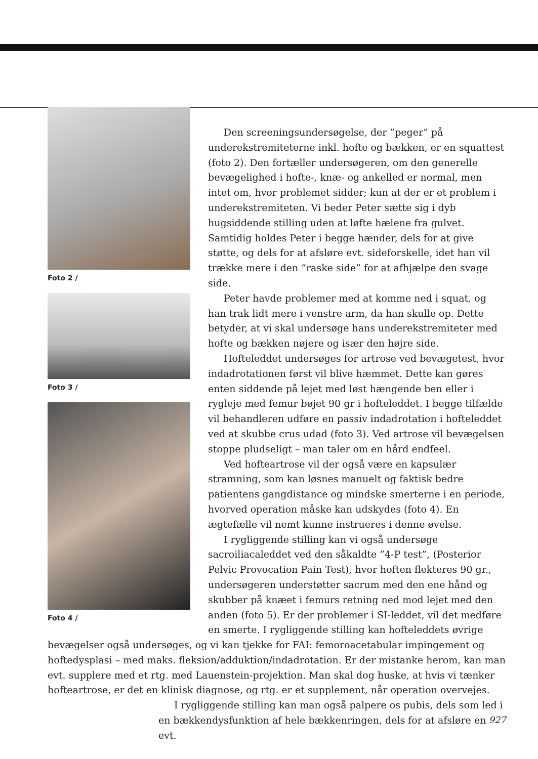Foto 2 /
Foto 3 /
Foto 4 /
Den screeningsundersøgelse, der ”peger” på underekstremiteterne inkl. hofte og bækken, er en squattest (foto 2). Den fortæller undersøgeren, om den generelle bevægelighed i hofte-, knæ- og ankelled er normal, men intet om, hvor problemet sidder; kun at der er et problem i underekstremiteten. Vi beder Peter sætte sig i dyb hugsiddende stilling uden at løfte hælene fra gulvet. Samtidig holdes Peter i begge hænder, dels for at give støtte, og dels for at afsløre evt. sideforskelle, idet han vil trække mere i den ”raske side” for at afhjælpe den svage side.
Peter havde problemer med at komme ned i squat, og han trak lidt mere i venstre arm, da han skulle op. Dette betyder, at vi skal undersøge hans underekstremiteter med hofte og bækken nøjere og især den højre side.
Hofteleddet undersøges for artrose ved bevægetest, hvor indadrotationen først vil blive hæmmet. Dette kan gøres enten siddende på lejet med løst hængende ben eller i rygleje med femur bøjet 90 gr i hofteleddet. I begge tilfælde vil behandleren udføre en passiv indadrotation i hofteleddet ved at skubbe crus udad (foto 3). Ved artrose vil bevægelsen stoppe pludseligt – man taler om en hård endfeel.
Ved hofteartrose vil der også være en kapsulær stramning, som kan løsnes manuelt og faktisk bedre patientens gangdistance og mindske smerterne i en periode, hvorved operation måske kan udskydes (foto 4). En ægtefælle vil nemt kunne instrueres i denne øvelse.
I rygliggende stilling kan vi også undersøge sacroiliacaleddet ved den såkaldte ”4-P test”, (Posterior Pelvic Provocation Pain Test), hvor hoften flekteres 90 gr., undersøgeren understøtter sacrum med den ene hånd og skubber på knæet i femurs retning ned mod lejet med den anden (foto 5). Er der problemer i SI-leddet, vil det medføre en smerte. I rygliggende stilling kan hofteleddets øvrige bevægelser også undersøges, og vi kan tjekke for FAI: femoroacetabular impingement og hoftedysplasi – med maks. fleksion/adduktion/indadrotation. Er der mistanke herom, kan man evt. supplere med et rtg. med Lauenstein-projektion. Man skal dog huske, at hvis vi tænker hofteartrose, er det en klinisk diagnose, og rtg. er et supplement, når operation overvejes.
I rygliggende stilling kan man også palpere os pubis, dels som led i en bækkendysfunktion af hele bækkenringen, dels for at afsløre en evt.
927